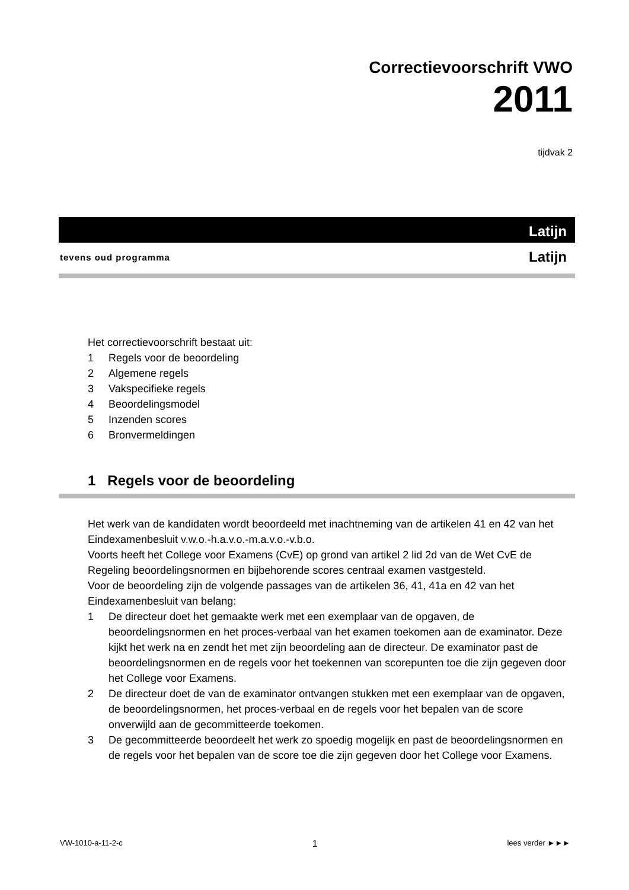Correctievoorschrift VWO
2011
tijdvak 2
Latijn
tevens oud programma Latijn
Het correctievoorschrift bestaat uit:
1 Regels voor de beoordeling
2 Algemene regels
3 Vakspecifieke regels
4 Beoordelingsmodel
5 Inzenden scores
6 Bronvermeldingen
1 Regels voor de beoordeling
Het werk van de kandidaten wordt beoordeeld met inachtneming van de artikelen 41 en 42 van het Eindexamenbesluit v.w.o.-h.a.v.o.-m.a.v.o.-v.b.o.
Voorts heeft het College voor Examens (CvE) op grond van artikel 2 lid 2d van de Wet CvE de Regeling beoordelingsnormen en bijbehorende scores centraal examen vastgesteld.
Voor de beoordeling zijn de volgende passages van de artikelen 36, 41, 41a en 42 van het Eindexamenbesluit van belang:
1 De directeur doet het gemaakte werk met een exemplaar van de opgaven, de beoordelingsnormen en het proces-verbaal van het examen toekomen aan de examinator. Deze kijkt het werk na en zendt het met zijn beoordeling aan de directeur. De examinator past de beoordelingsnormen en de regels voor het toekennen van scorepunten toe die zijn gegeven door het College voor Examens.
2 De directeur doet de van de examinator ontvangen stukken met een exemplaar van de opgaven, de beoordelingsnormen, het proces-verbaal en de regels voor het bepalen van de score onverwijld aan de gecommitteerde toekomen.
3 De gecommitteerde beoordeelt het werk zo spoedig mogelijk en past de beoordelingsnormen en de regels voor het bepalen van de score toe die zijn gegeven door het College voor Examens.
VW-1010-a-11-2-c 1 lees verder ►►►